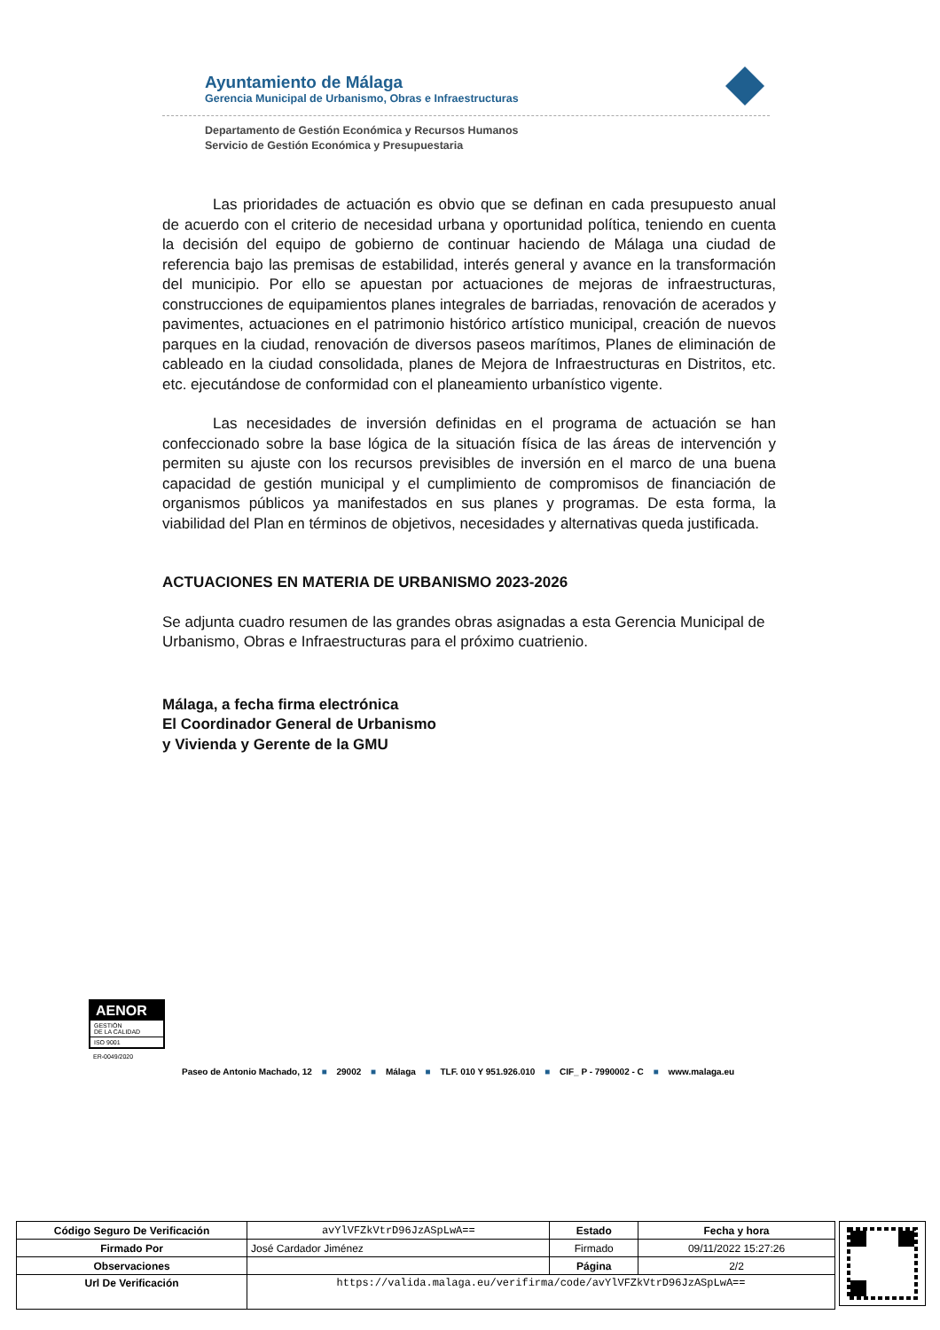Ayuntamiento de Málaga
Gerencia Municipal de Urbanismo, Obras e Infraestructuras
Departamento de Gestión Económica y Recursos Humanos
Servicio de Gestión Económica y Presupuestaria
Las prioridades de actuación es obvio que se definan en cada presupuesto anual de acuerdo con el criterio de necesidad urbana y oportunidad política, teniendo en cuenta la decisión del equipo de gobierno de continuar haciendo de Málaga una ciudad de referencia bajo las premisas de estabilidad, interés general y avance en la transformación del municipio. Por ello se apuestan por actuaciones de mejoras de infraestructuras, construcciones de equipamientos planes integrales de barriadas, renovación de acerados y pavimentes, actuaciones en el patrimonio histórico artístico municipal, creación de nuevos parques en la ciudad, renovación de diversos paseos marítimos, Planes de eliminación de cableado en la ciudad consolidada, planes de Mejora de Infraestructuras en Distritos, etc. etc. ejecutándose de conformidad con el planeamiento urbanístico vigente.
Las necesidades de inversión definidas en el programa de actuación se han confeccionado sobre la base lógica de la situación física de las áreas de intervención y permiten su ajuste con los recursos previsibles de inversión en el marco de una buena capacidad de gestión municipal y el cumplimiento de compromisos de financiación de organismos públicos ya manifestados en sus planes y programas. De esta forma, la viabilidad del Plan en términos de objetivos, necesidades y alternativas queda justificada.
ACTUACIONES EN MATERIA DE URBANISMO 2023-2026
Se adjunta cuadro resumen de las grandes obras asignadas a esta Gerencia Municipal de Urbanismo, Obras e Infraestructuras para el próximo cuatrienio.
Málaga, a fecha firma electrónica
El Coordinador General de Urbanismo
y Vivienda y Gerente de la GMU
AENOR
GESTIÓN
DE LA CALIDAD
ISO 9001
ER-0049/2020
Paseo de Antonio Machado, 12 ■ 29002 ■ Málaga ■ TLF. 010 Y 951.926.010 ■ CIF_ P - 7990002 - C ■ www.malaga.eu
| Código Seguro De Verificación | avYlVFZkVtrD96JzASpLwA== | Estado | Fecha y hora |
| Firmado Por | José Cardador Jiménez | Firmado | 09/11/2022 15:27:26 |
| Observaciones | | Página | 2/2 |
| Url De Verificación | https://valida.malaga.eu/verifirma/code/avYlVFZkVtrD96JzASpLwA== | | |